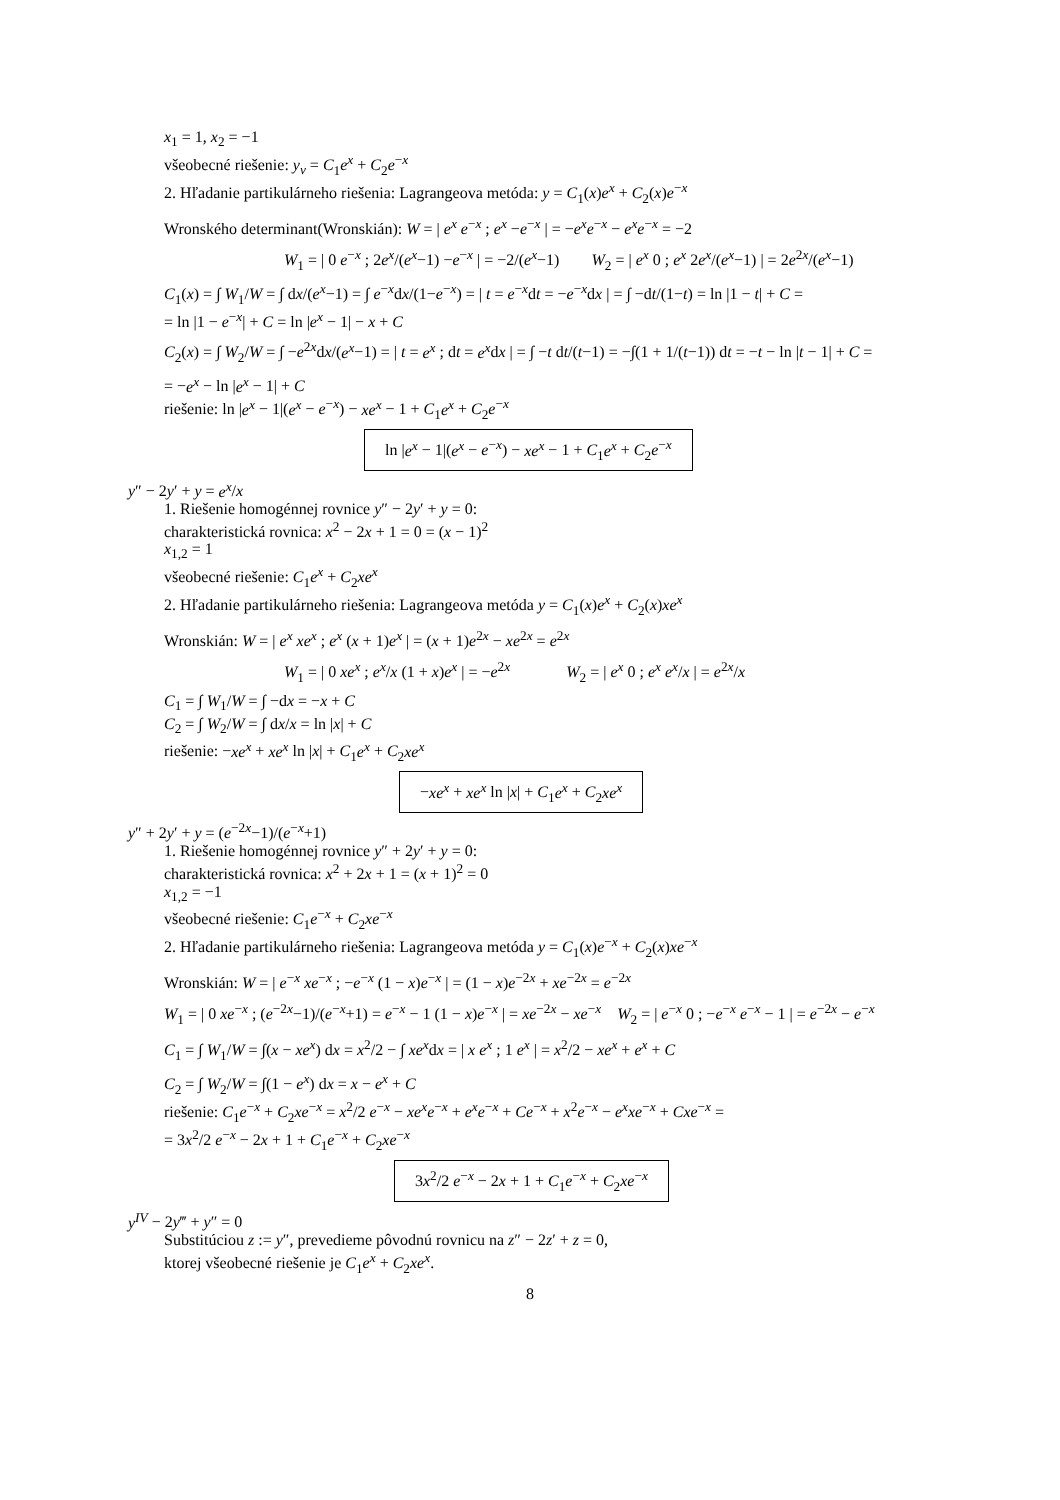x<sub>1</sub> = 1, x<sub>2</sub> = −1
všeobecné riešenie: y<sub>v</sub> = C<sub>1</sub>e<sup>x</sup> + C<sub>2</sub>e<sup>−x</sup>
2. Hľadanie partikulárneho riešenia: Lagrangeova metóda: y = C<sub>1</sub>(x)e<sup>x</sup> + C<sub>2</sub>(x)e<sup>−x</sup>
Wronského determinant(Wronskián): W = | e<sup>x</sup> e<sup>−x</sup> ; e<sup>x</sup> −e<sup>−x</sup> | = −e<sup>x</sup>e<sup>−x</sup> − e<sup>x</sup>e<sup>−x</sup> = −2
W<sub>1</sub> = | 0 e<sup>−x</sup> ; 2e<sup>x</sup>/(e<sup>x</sup>−1) −e<sup>−x</sup> | = −2/(e<sup>x</sup>−1) W<sub>2</sub> = | e<sup>x</sup> 0 ; e<sup>x</sup> 2e<sup>x</sup>/(e<sup>x</sup>−1) | = 2e<sup>2x</sup>/(e<sup>x</sup>−1)
C<sub>1</sub>(x) = ∫ W<sub>1</sub>/W = ∫ dx/(e<sup>x</sup>−1) = ∫ e<sup>−x</sup>dx/(1−e<sup>−x</sup>) = | t = e<sup>−x</sup>dt = −e<sup>−x</sup>dx | = ∫ −dt/(1−t) = ln |1 − t| + C =
= ln |1 − e<sup>−x</sup>| + C = ln |e<sup>x</sup> − 1| − x + C
C<sub>2</sub>(x) = ∫ W<sub>2</sub>/W = ∫ −e<sup>2x</sup>dx/(e<sup>x</sup>−1) = | t = e<sup>x</sup> ; dt = e<sup>x</sup>dx | = ∫ −t dt/(t−1) = −∫(1 + 1/(t−1)) dt = −t − ln |t − 1| + C =
= −e<sup>x</sup> − ln |e<sup>x</sup> − 1| + C
riešenie: ln |e<sup>x</sup> − 1|(e<sup>x</sup> − e<sup>−x</sup>) − xe<sup>x</sup> − 1 + C<sub>1</sub>e<sup>x</sup> + C<sub>2</sub>e<sup>−x</sup>
ln |e<sup>x</sup> − 1|(e<sup>x</sup> − e<sup>−x</sup>) − xe<sup>x</sup> − 1 + C<sub>1</sub>e<sup>x</sup> + C<sub>2</sub>e<sup>−x</sup>
y″ − 2y′ + y = e<sup>x</sup>/x
1. Riešenie homogénnej rovnice y″ − 2y′ + y = 0:
charakteristická rovnica: x<sup>2</sup> − 2x + 1 = 0 = (x − 1)<sup>2</sup>
x<sub>1,2</sub> = 1
všeobecné riešenie: C<sub>1</sub>e<sup>x</sup> + C<sub>2</sub>xe<sup>x</sup>
2. Hľadanie partikulárneho riešenia: Lagrangeova metóda y = C<sub>1</sub>(x)e<sup>x</sup> + C<sub>2</sub>(x)xe<sup>x</sup>
Wronskián: W = | e<sup>x</sup> xe<sup>x</sup> ; e<sup>x</sup> (x + 1)e<sup>x</sup> | = (x + 1)e<sup>2x</sup> − xe<sup>2x</sup> = e<sup>2x</sup>
W<sub>1</sub> = | 0 xe<sup>x</sup> ; e<sup>x</sup>/x (1 + x)e<sup>x</sup> | = −e<sup>2x</sup> W<sub>2</sub> = | e<sup>x</sup> 0 ; e<sup>x</sup> e<sup>x</sup>/x | = e<sup>2x</sup>/x
C<sub>1</sub> = ∫ W<sub>1</sub>/W = ∫ −dx = −x + C
C<sub>2</sub> = ∫ W<sub>2</sub>/W = ∫ dx/x = ln |x| + C
riešenie: −xe<sup>x</sup> + xe<sup>x</sup> ln |x| + C<sub>1</sub>e<sup>x</sup> + C<sub>2</sub>xe<sup>x</sup>
−xe<sup>x</sup> + xe<sup>x</sup> ln |x| + C<sub>1</sub>e<sup>x</sup> + C<sub>2</sub>xe<sup>x</sup>
y″ + 2y′ + y = (e<sup>−2x</sup>−1)/(e<sup>−x</sup>+1)
1. Riešenie homogénnej rovnice y″ + 2y′ + y = 0:
charakteristická rovnica: x<sup>2</sup> + 2x + 1 = (x + 1)<sup>2</sup> = 0
x<sub>1,2</sub> = −1
všeobecné riešenie: C<sub>1</sub>e<sup>−x</sup> + C<sub>2</sub>xe<sup>−x</sup>
2. Hľadanie partikulárneho riešenia: Lagrangeova metóda y = C<sub>1</sub>(x)e<sup>−x</sup> + C<sub>2</sub>(x)xe<sup>−x</sup>
Wronskián: W = | e<sup>−x</sup> xe<sup>−x</sup> ; −e<sup>−x</sup> (1 − x)e<sup>−x</sup> | = (1 − x)e<sup>−2x</sup> + xe<sup>−2x</sup> = e<sup>−2x</sup>
W<sub>1</sub> = | 0 xe<sup>−x</sup> ; (e<sup>−2x</sup>−1)/(e<sup>−x</sup>+1) = e<sup>−x</sup> − 1 (1 − x)e<sup>−x</sup> | = xe<sup>−2x</sup> − xe<sup>−x</sup> W<sub>2</sub> = | e<sup>−x</sup> 0 ; −e<sup>−x</sup> e<sup>−x</sup> − 1 | = e<sup>−2x</sup> − e<sup>−x</sup>
C<sub>1</sub> = ∫ W<sub>1</sub>/W = ∫(x − xe<sup>x</sup>) dx = x<sup>2</sup>/2 − ∫ xe<sup>x</sup>dx = | x e<sup>x</sup> ; 1 e<sup>x</sup> | = x<sup>2</sup>/2 − xe<sup>x</sup> + e<sup>x</sup> + C
C<sub>2</sub> = ∫ W<sub>2</sub>/W = ∫(1 − e<sup>x</sup>) dx = x − e<sup>x</sup> + C
riešenie: C<sub>1</sub>e<sup>−x</sup> + C<sub>2</sub>xe<sup>−x</sup> = x<sup>2</sup>/2 e<sup>−x</sup> − xe<sup>x</sup>e<sup>−x</sup> + e<sup>x</sup>e<sup>−x</sup> + Ce<sup>−x</sup> + x<sup>2</sup>e<sup>−x</sup> − e<sup>x</sup>xe<sup>−x</sup> + Cxe<sup>−x</sup> =
= 3x<sup>2</sup>/2 e<sup>−x</sup> − 2x + 1 + C<sub>1</sub>e<sup>−x</sup> + C<sub>2</sub>xe<sup>−x</sup>
3x<sup>2</sup>/2 e<sup>−x</sup> − 2x + 1 + C<sub>1</sub>e<sup>−x</sup> + C<sub>2</sub>xe<sup>−x</sup>
y<sup>IV</sup> − 2y‴ + y″ = 0
Substitúciou z := y″, prevedieme pôvodnú rovnicu na z″ − 2z′ + z = 0,
ktorej všeobecné riešenie je C<sub>1</sub>e<sup>x</sup> + C<sub>2</sub>xe<sup>x</sup>.
8